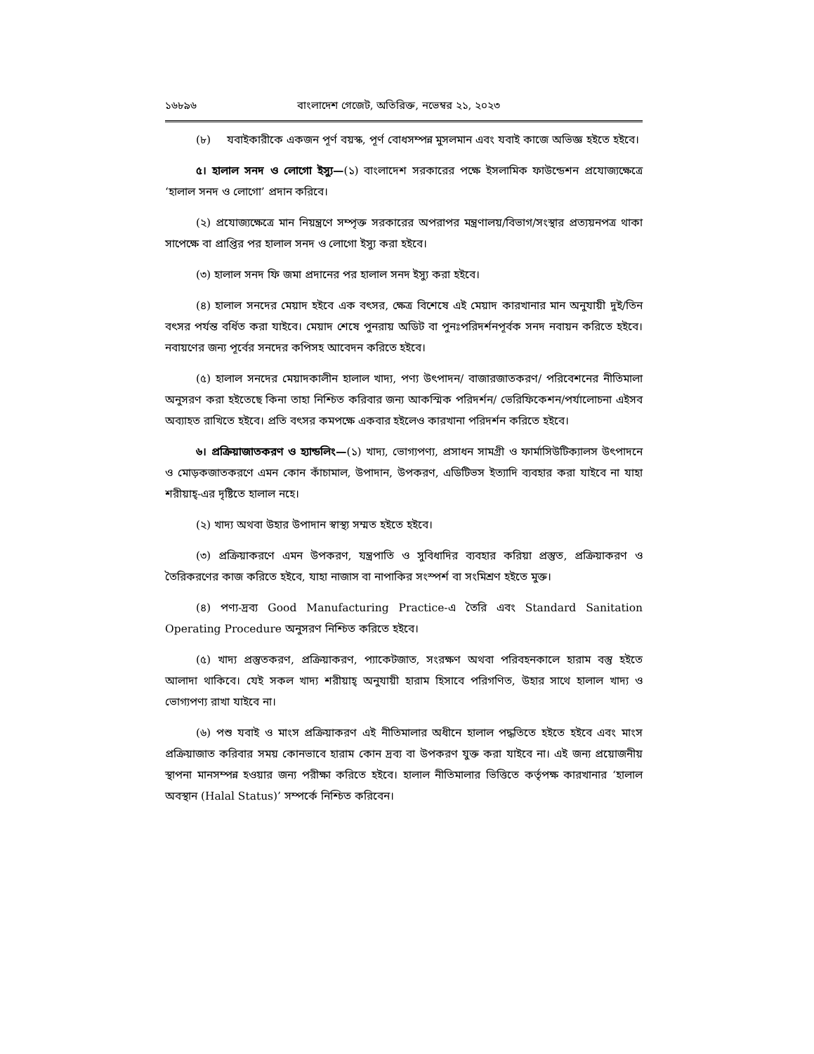১৬৮৯৬ বাংলাদেশ গেজেট, অতিরিক্ত, নভেম্বর ২১, ২০২৩
(৮) যবাইকারীকে একজন পূর্ণ বয়স্ক, পূর্ণ বোধসম্পন্ন মুসলমান এবং যবাই কাজে অভিজ্ঞ হইতে হইবে।
৫। হালাল সনদ ও লোগো ইস্যু—(১) বাংলাদেশ সরকারের পক্ষে ইসলামিক ফাউন্ডেশন প্রযোজ্যক্ষেত্রে ‘হালাল সনদ ও লোগো’ প্রদান করিবে।
(২) প্রযোজ্যক্ষেত্রে মান নিয়ন্ত্রণে সম্পৃক্ত সরকারের অপরাপর মন্ত্রণালয়/বিভাগ/সংস্থার প্রত্যয়নপত্র থাকা সাপেক্ষে বা প্রাপ্তির পর হালাল সনদ ও লোগো ইস্যু করা হইবে।
(৩) হালাল সনদ ফি জমা প্রদানের পর হালাল সনদ ইস্যু করা হইবে।
(৪) হালাল সনদের মেয়াদ হইবে এক বৎসর, ক্ষেত্র বিশেষে এই মেয়াদ কারখানার মান অনুযায়ী দুই/তিন বৎসর পর্যন্ত বর্ধিত করা যাইবে। মেয়াদ শেষে পুনরায় অডিট বা পুনঃপরিদর্শনপূর্বক সনদ নবায়ন করিতে হইবে। নবায়ণের জন্য পূর্বের সনদের কপিসহ আবেদন করিতে হইবে।
(৫) হালাল সনদের মেয়াদকালীন হালাল খাদ্য, পণ্য উৎপাদন/ বাজারজাতকরণ/ পরিবেশনের নীতিমালা অনুসরণ করা হইতেছে কিনা তাহা নিশ্চিত করিবার জন্য আকস্মিক পরিদর্শন/ ভেরিফিকেশন/পর্যালোচনা এইসব অব্যাহত রাখিতে হইবে। প্রতি বৎসর কমপক্ষে একবার হইলেও কারখানা পরিদর্শন করিতে হইবে।
৬। প্রক্রিয়াজাতকরণ ও হ্যান্ডলিং—(১) খাদ্য, ভোগ্যপণ্য, প্রসাধন সামগ্রী ও ফার্মাসিউটিক্যালস উৎপাদনে ও মোড়কজাতকরণে এমন কোন কাঁচামাল, উপাদান, উপকরণ, এডিটিভস ইত্যাদি ব্যবহার করা যাইবে না যাহা শরীয়াহ্-এর দৃষ্টিতে হালাল নহে।
(২) খাদ্য অথবা উহার উপাদান স্বাস্থ্য সম্মত হইতে হইবে।
(৩) প্রক্রিয়াকরণে এমন উপকরণ, যন্ত্রপাতি ও সুবিধাদির ব্যবহার করিয়া প্রস্তুত, প্রক্রিয়াকরণ ও তৈরিকরণের কাজ করিতে হইবে, যাহা নাজাস বা নাপাকির সংস্পর্শ বা সংমিশ্রণ হইতে মুক্ত।
(৪) পণ্য-দ্রব্য Good Manufacturing Practice-এ তৈরি এবং Standard Sanitation Operating Procedure অনুসরণ নিশ্চিত করিতে হইবে।
(৫) খাদ্য প্রস্তুতকরণ, প্রক্রিয়াকরণ, প্যাকেটজাত, সংরক্ষণ অথবা পরিবহনকালে হারাম বস্তু হইতে আলাদা থাকিবে। যেই সকল খাদ্য শরীয়াহ্ অনুযায়ী হারাম হিসাবে পরিগণিত, উহার সাথে হালাল খাদ্য ও ভোগ্যপণ্য রাখা যাইবে না।
(৬) পশু যবাই ও মাংস প্রক্রিয়াকরণ এই নীতিমালার অধীনে হালাল পদ্ধতিতে হইতে হইবে এবং মাংস প্রক্রিয়াজাত করিবার সময় কোনভাবে হারাম কোন দ্রব্য বা উপকরণ যুক্ত করা যাইবে না। এই জন্য প্রয়োজনীয় স্থাপনা মানসম্পন্ন হওয়ার জন্য পরীক্ষা করিতে হইবে। হালাল নীতিমালার ভিত্তিতে কর্তৃপক্ষ কারখানার ‘হালাল অবস্থান (Halal Status)’ সম্পর্কে নিশ্চিত করিবেন।